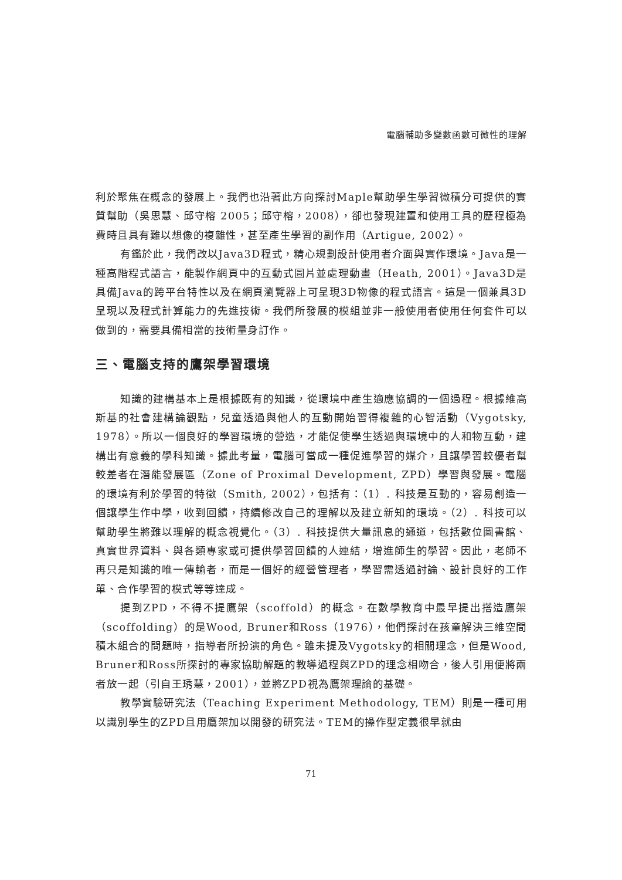電腦輔助多變數函數可微性的理解
利於聚焦在概念的發展上。我們也沿著此方向探討Maple幫助學生學習微積分可提供的實質幫助（吳思慧、邱守榕 2005；邱守榕，2008），卻也發現建置和使用工具的歷程極為費時且具有難以想像的複雜性，甚至產生學習的副作用（Artigue, 2002）。
有鑑於此，我們改以Java3D程式，精心規劃設計使用者介面與實作環境。Java是一種高階程式語言，能製作網頁中的互動式圖片並處理動畫（Heath, 2001）。Java3D是具備Java的跨平台特性以及在網頁瀏覽器上可呈現3D物像的程式語言。這是一個兼具3D呈現以及程式計算能力的先進技術。我們所發展的模組並非一般使用者使用任何套件可以做到的，需要具備相當的技術量身訂作。
三、電腦支持的鷹架學習環境
知識的建構基本上是根據既有的知識，從環境中產生適應協調的一個過程。根據維高斯基的社會建構論觀點，兒童透過與他人的互動開始習得複雜的心智活動（Vygotsky, 1978）。所以一個良好的學習環境的營造，才能促使學生透過與環境中的人和物互動，建構出有意義的學科知識。據此考量，電腦可當成一種促進學習的媒介，且讓學習較優者幫較差者在潛能發展區（Zone of Proximal Development, ZPD）學習與發展。電腦的環境有利於學習的特徵（Smith, 2002），包括有：（1）. 科技是互動的，容易創造一個讓學生作中學，收到回饋，持續修改自己的理解以及建立新知的環境。（2）. 科技可以幫助學生將難以理解的概念視覺化。（3）. 科技提供大量訊息的通道，包括數位圖書館、真實世界資料、與各類專家或可提供學習回饋的人連結，增進師生的學習。因此，老師不再只是知識的唯一傳輸者，而是一個好的經營管理者，學習需透過討論、設計良好的工作單、合作學習的模式等等達成。
提到ZPD，不得不提鷹架（scoffold）的概念。在數學教育中最早提出搭造鷹架（scoffolding）的是Wood, Bruner和Ross（1976），他們探討在孩童解決三維空間積木組合的問題時，指導者所扮演的角色。雖未提及Vygotsky的相關理念，但是Wood, Bruner和Ross所探討的專家協助解題的教導過程與ZPD的理念相吻合，後人引用便將兩者放一起（引自王琇慧，2001），並將ZPD視為鷹架理論的基礎。
教學實驗研究法（Teaching Experiment Methodology, TEM）則是一種可用以識別學生的ZPD且用鷹架加以開發的研究法。TEM的操作型定義很早就由
71